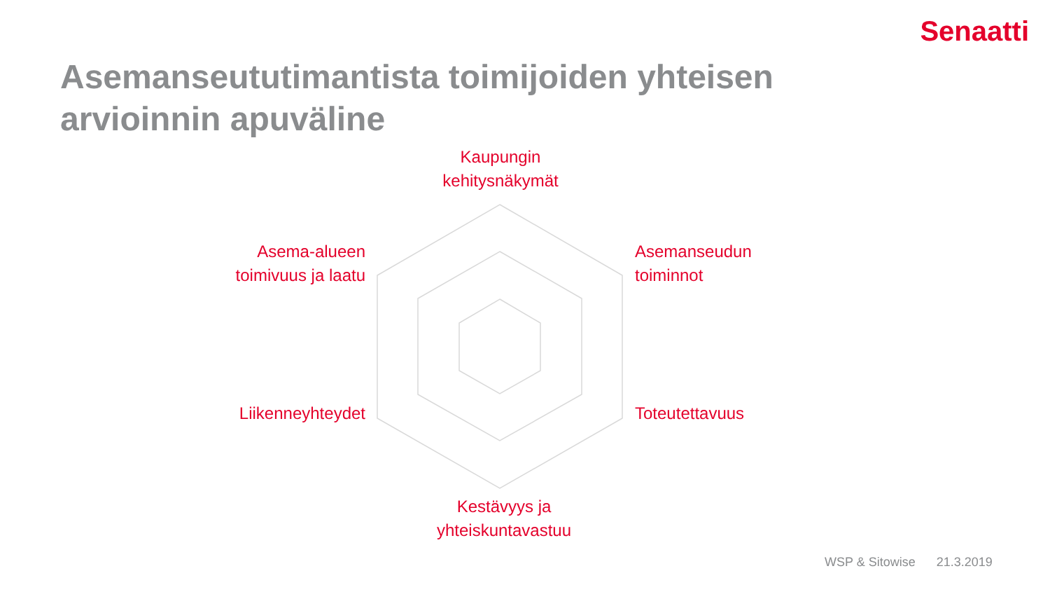Senaatti
Asemanseututimantista toimijoiden yhteisen
arvioinnin apuväline
Kaupungin
kehitysnäkymät
Asema-alueen
toimivuus ja laatu
Asemanseudun
toiminnot
Liikenneyhteydet
Toteutettavuus
Kestävyys ja
yhteiskuntavastuu
WSP & Sitowise 21.3.2019